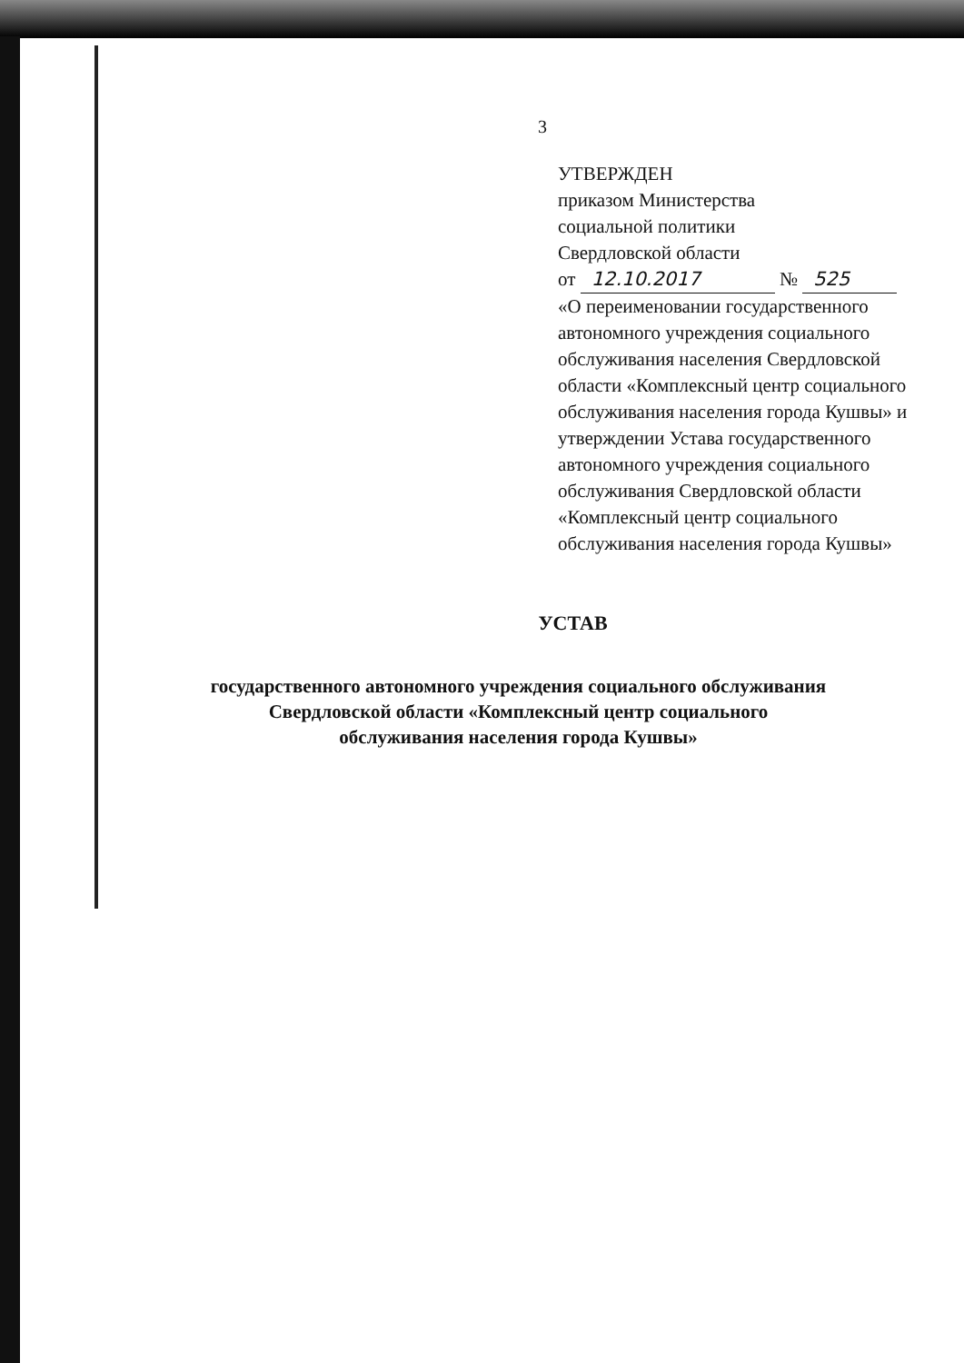3
УТВЕРЖДЕН
приказом Министерства
социальной политики
Свердловской области
от 12.10.2017 № 525
«О переименовании государственного автономного учреждения социального обслуживания населения Свердловской области «Комплексный центр социального обслуживания населения города Кушвы» и утверждении Устава государственного автономного учреждения социального обслуживания Свердловской области «Комплексный центр социального обслуживания населения города Кушвы»
УСТАВ
государственного автономного учреждения социального обслуживания
Свердловской области «Комплексный центр социального
обслуживания населения города Кушвы»